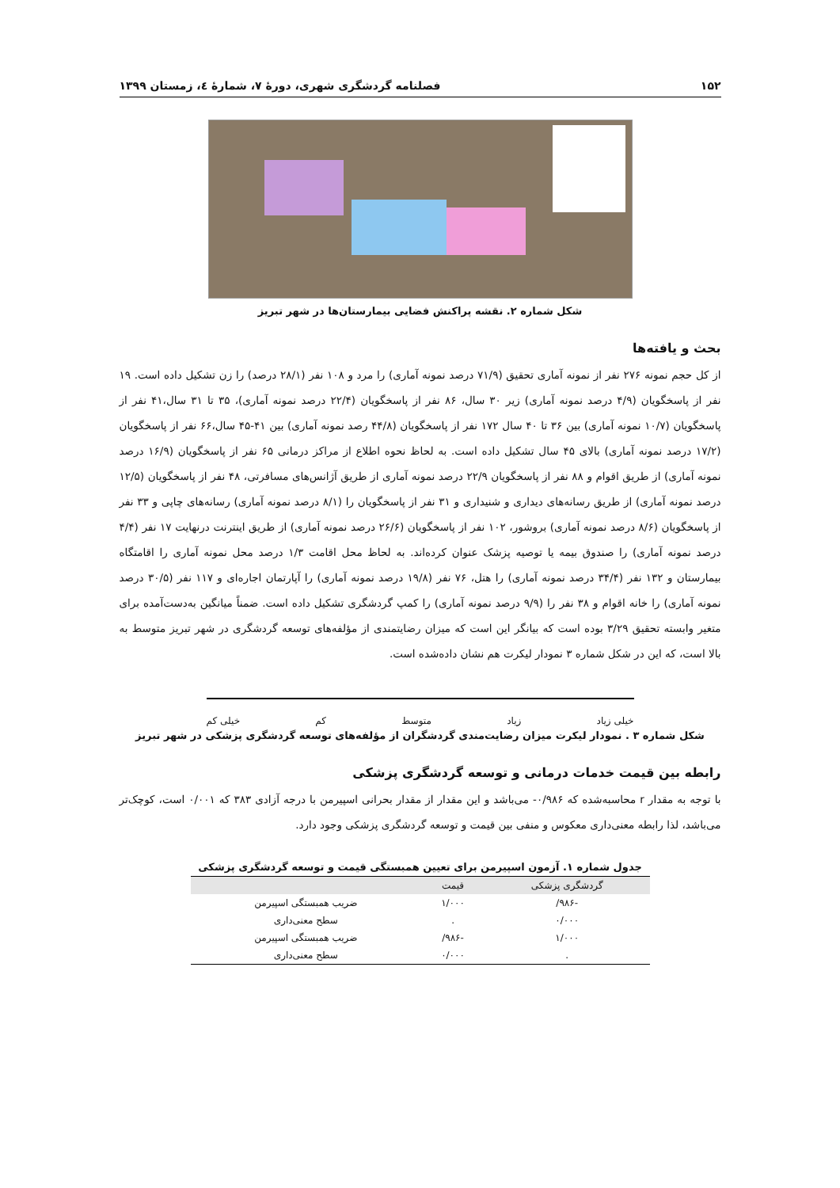۱۵۲ فصلنامه گردشگری شهری، دورهٔ ۷، شمارهٔ ٤، زمستان ۱۳۹۹
شکل شماره ۲. نقشه پراکنش فضایی بیمارستان‌ها در شهر تبریز
بحث و یافته‌ها
از کل حجم نمونه ۲۷۶ نفر از نمونه آماری تحقیق (۷۱/۹ درصد نمونه آماری) را مرد و ۱۰۸ نفر (۲۸/۱ درصد) را زن تشکیل داده است. ۱۹ نفر از پاسخگویان (۴/۹ درصد نمونه آماری) زیر ۳۰ سال، ۸۶ نفر از پاسخگویان (۲۲/۴ درصد نمونه آماری)، ۳۵ تا ۳۱ سال،۴۱ نفر از پاسخگویان (۱۰/۷ نمونه آماری) بین ۳۶ تا ۴۰ سال ۱۷۲ نفر از پاسخگویان (۴۴/۸ رصد نمونه آماری) بین ۴۱-۴۵ سال،۶۶ نفر از پاسخگویان (۱۷/۲ درصد نمونه آماری) بالای ۴۵ سال تشکیل داده است. به لحاظ نحوه اطلاع از مراکز درمانی ۶۵ نفر از پاسخگویان (۱۶/۹ درصد نمونه آماری) از طریق اقوام و ۸۸ نفر از پاسخگویان ۲۲/۹ درصد نمونه آماری از طریق آژانس‌های مسافرتی، ۴۸ نفر از پاسخگویان (۱۲/۵ درصد نمونه آماری) از طریق رسانه‌های دیداری و شنیداری و ۳۱ نفر از پاسخگویان را (۸/۱ درصد نمونه آماری) رسانه‌های چاپی و ۳۳ نفر از پاسخگویان (۸/۶ درصد نمونه آماری) بروشور، ۱۰۲ نفر از پاسخگویان (۲۶/۶ درصد نمونه آماری) از طریق اینترنت درنهایت ۱۷ نفر (۴/۴ درصد نمونه آماری) را صندوق بیمه یا توصیه پزشک عنوان کرده‌اند. به لحاظ محل اقامت ۱/۳ درصد محل نمونه آماری را اقامتگاه بیمارستان و ۱۳۲ نفر (۳۴/۴ درصد نمونه آماری) را هتل، ۷۶ نفر (۱۹/۸ درصد نمونه آماری) را آپارتمان اجاره‌ای و ۱۱۷ نفر (۳۰/۵ درصد نمونه آماری) را خانه اقوام و ۳۸ نفر را (۹/۹ درصد نمونه آماری) را کمپ گردشگری تشکیل داده است. ضمناً میانگین به‌دست‌آمده برای متغیر وابسته تحقیق ۳/۲۹ بوده است که بیانگر این است که میزان رضایتمندی از مؤلفه‌های توسعه گردشگری در شهر تبریز متوسط به بالا است، که این در شکل شماره ۳ نمودار لیکرت هم نشان داده‌شده است.
خیلی زیاد زیاد متوسط کم خیلی کم
شکل شماره ۳ . نمودار لیکرت میزان رضایت‌مندی گردشگران از مؤلفه‌های توسعه گردشگری پزشکی در شهر تبریز
رابطه بین قیمت خدمات درمانی و توسعه گردشگری پزشکی
با توجه به مقدار r محاسبه‌شده که ۰/۹۸۶- می‌باشد و این مقدار از مقدار بحرانی اسپیرمن با درجه آزادی ۳۸۳ که ۰/۰۰۱ است، کوچک‌تر می‌باشد، لذا رابطه معنی‌داری معکوس و منفی بین قیمت و توسعه گردشگری پزشکی وجود دارد.
جدول شماره ۱. آزمون اسپیرمن برای تعیین همبستگی قیمت و توسعه گردشگری پزشکی
| گردشگری پزشکی | قیمت | |
| --- | --- | --- |
| -۹۸۶/ | ۱/۰۰۰ | ضریب همبستگی اسپیرمن |
| ۰/۰۰۰ | . | سطح معنی‌داری |
| ۱/۰۰۰ | -۹۸۶/ | ضریب همبستگی اسپیرمن |
| . | ۰/۰۰۰ | سطح معنی‌داری |